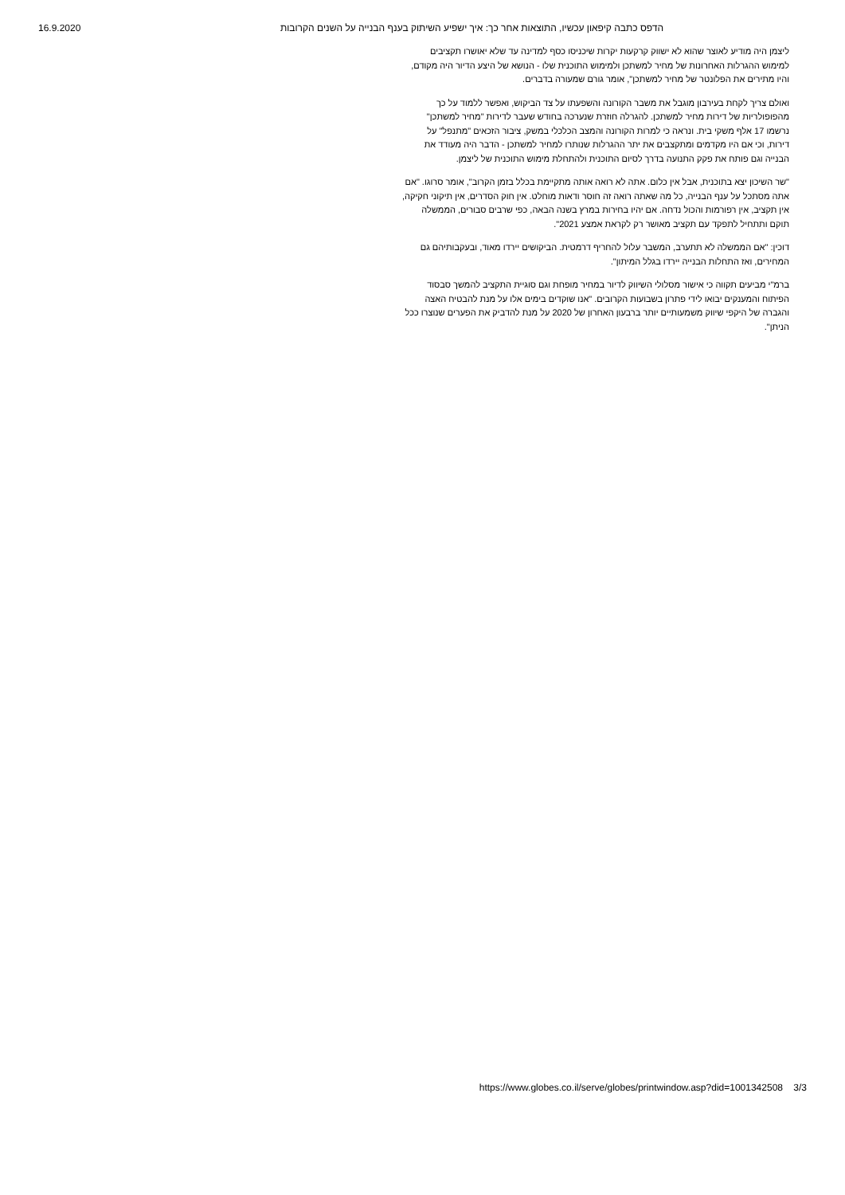16.9.2020 הדפס כתבה קיפאון עכשיו, התוצאות אחר כך: איך ישפיע השיתוק בענף הבנייה על השנים הקרובות
ליצמן היה מודיע לאוצר שהוא לא ישווק קרקעות יקרות שיכניסו כסף למדינה עד שלא יאושרו תקציבים למימוש ההגרלות האחרונות של מחיר למשתכן ולמימוש התוכנית שלו - הנושא של היצע הדיור היה מקודם, והיו מתירים את הפלונטר של מחיר למשתכן", אומר גורם שמעורה בדברים.
ואולם צריך לקחת בעירבון מוגבל את משבר הקורונה והשפעתו על צד הביקוש, ואפשר ללמוד על כך מהפופולריות של דירות מחיר למשתכן. להגרלה חוזרת שנערכה בחודש שעבר לדירות "מחיר למשתכן" נרשמו 17 אלף משקי בית. ונראה כי למרות הקורונה והמצב הכלכלי במשק, ציבור הזכאים "מתנפל" על דירות, וכי אם היו מקדמים ומתקצבים את יתר ההגרלות שנותרו למחיר למשתכן - הדבר היה מעודד את הבנייה וגם פותח את פקק התנועה בדרך לסיום התוכנית ולהתחלת מימוש התוכנית של ליצמן.
"שר השיכון יצא בתוכנית, אבל אין כלום. אתה לא רואה אותה מתקיימת בכלל בזמן הקרוב", אומר סרוגו. "אם אתה מסתכל על ענף הבנייה, כל מה שאתה רואה זה חוסר ודאות מוחלט. אין חוק הסדרים, אין תיקוני חקיקה, אין תקציב, אין רפורמות והכול נדחה. אם יהיו בחירות במרץ בשנה הבאה, כפי שרבים סבורים, הממשלה תוקם ותתחיל לתפקד עם תקציב מאושר רק לקראת אמצע 2021".
דוכין: "אם הממשלה לא תתערב, המשבר עלול להחריף דרמטית. הביקושים יירדו מאוד, ובעקבותיהם גם המחירים, ואז התחלות הבנייה יירדו בגלל המיתון".
ברמ"י מביעים תקווה כי אישור מסלולי השיווק לדיור במחיר מופחת וגם סוגיית התקציב להמשך סבסוד הפיתוח והמענקים יבואו לידי פתרון בשבועות הקרובים. "אנו שוקדים בימים אלו על מנת להבטיח האצה והגברה של היקפי שיווק משמעותיים יותר ברבעון האחרון של 2020 על מנת להדביק את הפערים שנוצרו ככל הניתן".
https://www.globes.co.il/serve/globes/printwindow.asp?did=1001342508 3/3